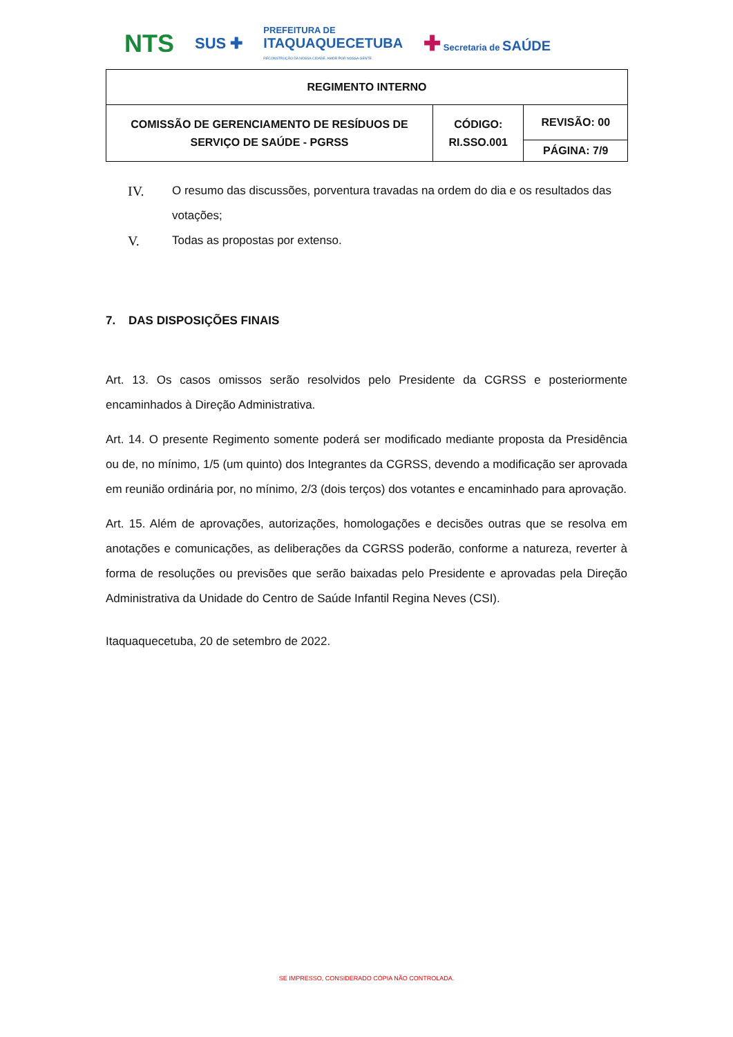NTS SUS ✚ PREFEITURA DE
ITAQUAQUECETUBA
RECONSTRUÇÃO DA NOSSA CIDADE. AMOR POR NOSSA GENTE. ✚ Secretaria de SAÚDE
| REGIMENTO INTERNO | | |
| COMISSÃO DE GERENCIAMENTO DE RESÍDUOS DE SERVIÇO DE SAÚDE - PGRSS | CÓDIGO: RI.SSO.001 | REVISÃO: 00 |
| | | PÁGINA: 7/9 |
IV. O resumo das discussões, porventura travadas na ordem do dia e os resultados das votações;
V. Todas as propostas por extenso.
7. DAS DISPOSIÇÕES FINAIS
Art. 13. Os casos omissos serão resolvidos pelo Presidente da CGRSS e posteriormente encaminhados à Direção Administrativa.
Art. 14. O presente Regimento somente poderá ser modificado mediante proposta da Presidência ou de, no mínimo, 1/5 (um quinto) dos Integrantes da CGRSS, devendo a modificação ser aprovada em reunião ordinária por, no mínimo, 2/3 (dois terços) dos votantes e encaminhado para aprovação.
Art. 15. Além de aprovações, autorizações, homologações e decisões outras que se resolva em anotações e comunicações, as deliberações da CGRSS poderão, conforme a natureza, reverter à forma de resoluções ou previsões que serão baixadas pelo Presidente e aprovadas pela Direção Administrativa da Unidade do Centro de Saúde Infantil Regina Neves (CSI).
Itaquaquecetuba, 20 de setembro de 2022.
SE IMPRESSO, CONSIDERADO CÓPIA NÃO CONTROLADA.